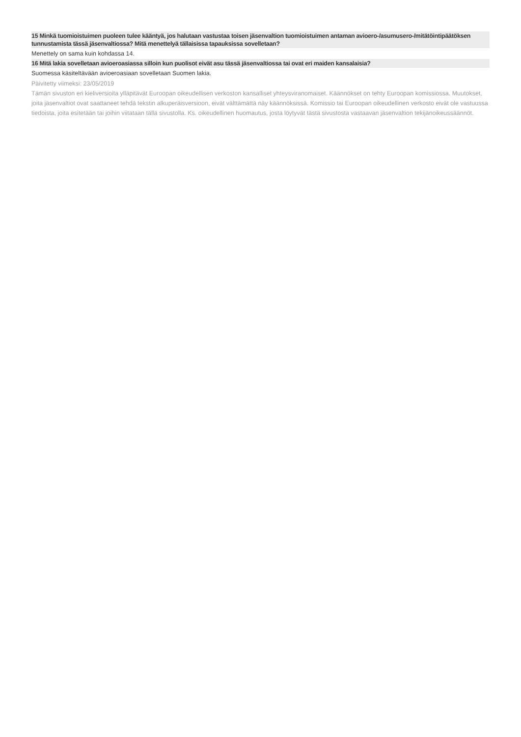15 Minkä tuomioistuimen puoleen tulee kääntyä, jos halutaan vastustaa toisen jäsenvaltion tuomioistuimen antaman avioero-/asumusero-/mitätöintipäätöksen tunnustamista tässä jäsenvaltiossa? Mitä menettelyä tällaisissa tapauksissa sovelletaan?
Menettely on sama kuin kohdassa 14.
16 Mitä lakia sovelletaan avioeroasiassa silloin kun puolisot eivät asu tässä jäsenvaltiossa tai ovat eri maiden kansalaisia?
Suomessa käsiteltävään avioeroasiaan sovelletaan Suomen lakia.
Päivitetty viimeksi: 23/05/2019
Tämän sivuston eri kieliversioita ylläpitävät Euroopan oikeudellisen verkoston kansalliset yhteysviranomaiset. Käännökset on tehty Euroopan komissiossa. Muutokset, joita jäsenvaltiot ovat saattaneet tehdä tekstin alkuperäisversioon, eivät välttämättä näy käännöksissä. Komissio tai Euroopan oikeudellinen verkosto eivät ole vastuussa tiedoista, joita esitetään tai joihin viitataan tällä sivustolla. Ks. oikeudellinen huomautus, josta löytyvät tästä sivustosta vastaavan jäsenvaltion tekijänoikeussäännöt.